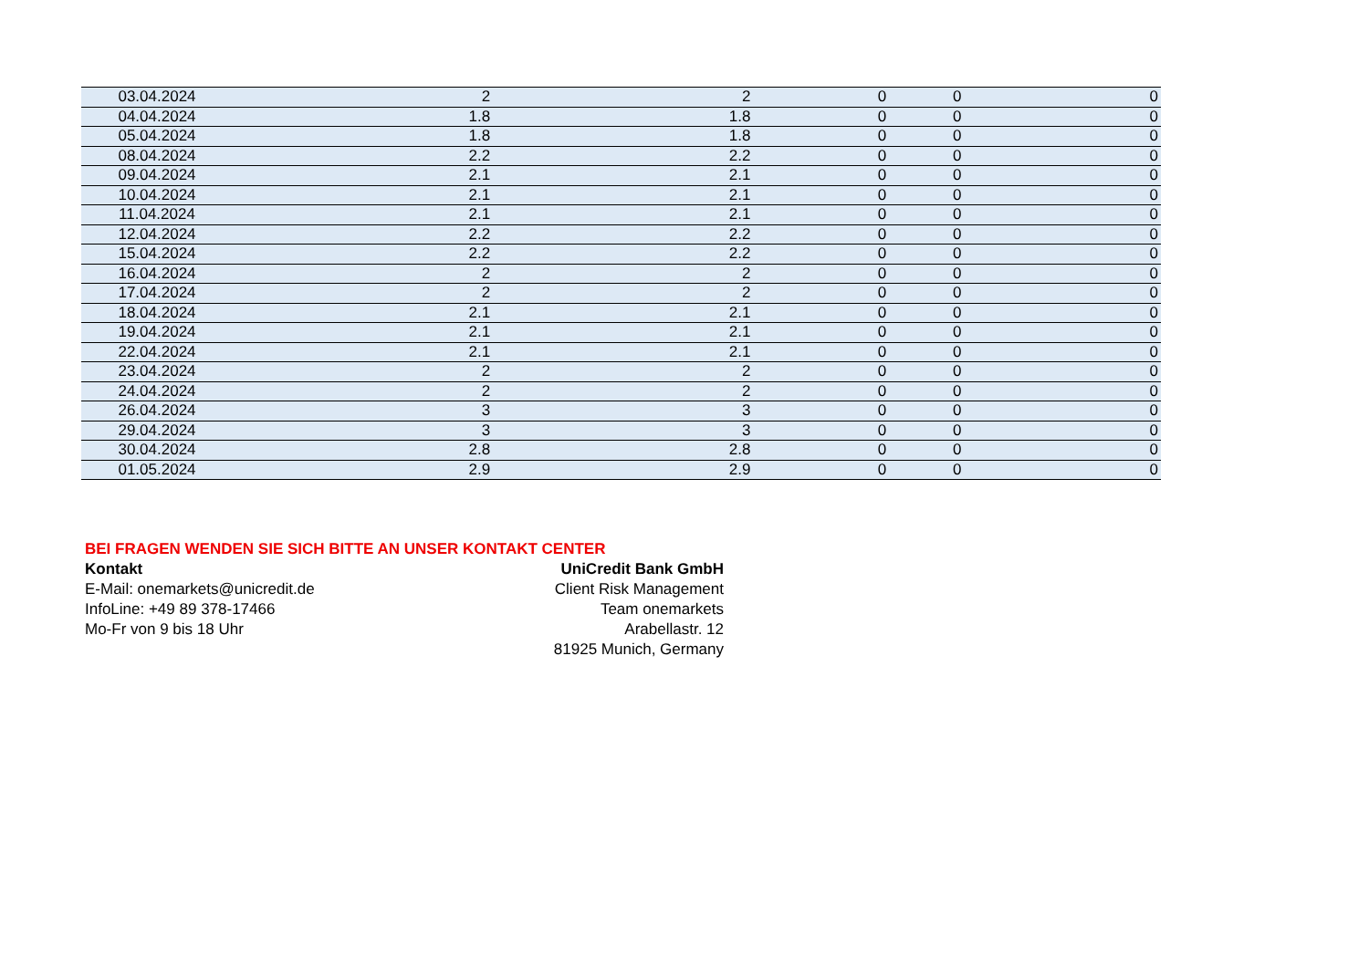| 03.04.2024 | 2 | 2 | 0 | 0 | 0 |
| 04.04.2024 | 1.8 | 1.8 | 0 | 0 | 0 |
| 05.04.2024 | 1.8 | 1.8 | 0 | 0 | 0 |
| 08.04.2024 | 2.2 | 2.2 | 0 | 0 | 0 |
| 09.04.2024 | 2.1 | 2.1 | 0 | 0 | 0 |
| 10.04.2024 | 2.1 | 2.1 | 0 | 0 | 0 |
| 11.04.2024 | 2.1 | 2.1 | 0 | 0 | 0 |
| 12.04.2024 | 2.2 | 2.2 | 0 | 0 | 0 |
| 15.04.2024 | 2.2 | 2.2 | 0 | 0 | 0 |
| 16.04.2024 | 2 | 2 | 0 | 0 | 0 |
| 17.04.2024 | 2 | 2 | 0 | 0 | 0 |
| 18.04.2024 | 2.1 | 2.1 | 0 | 0 | 0 |
| 19.04.2024 | 2.1 | 2.1 | 0 | 0 | 0 |
| 22.04.2024 | 2.1 | 2.1 | 0 | 0 | 0 |
| 23.04.2024 | 2 | 2 | 0 | 0 | 0 |
| 24.04.2024 | 2 | 2 | 0 | 0 | 0 |
| 26.04.2024 | 3 | 3 | 0 | 0 | 0 |
| 29.04.2024 | 3 | 3 | 0 | 0 | 0 |
| 30.04.2024 | 2.8 | 2.8 | 0 | 0 | 0 |
| 01.05.2024 | 2.9 | 2.9 | 0 | 0 | 0 |
BEI FRAGEN WENDEN SIE SICH BITTE AN UNSER KONTAKT CENTER
Kontakt
E-Mail: onemarkets@unicredit.de
InfoLine: +49 89 378-17466
Mo-Fr von 9 bis 18 Uhr
UniCredit Bank GmbH
Client Risk Management
Team onemarkets
Arabellastr. 12
81925 Munich, Germany